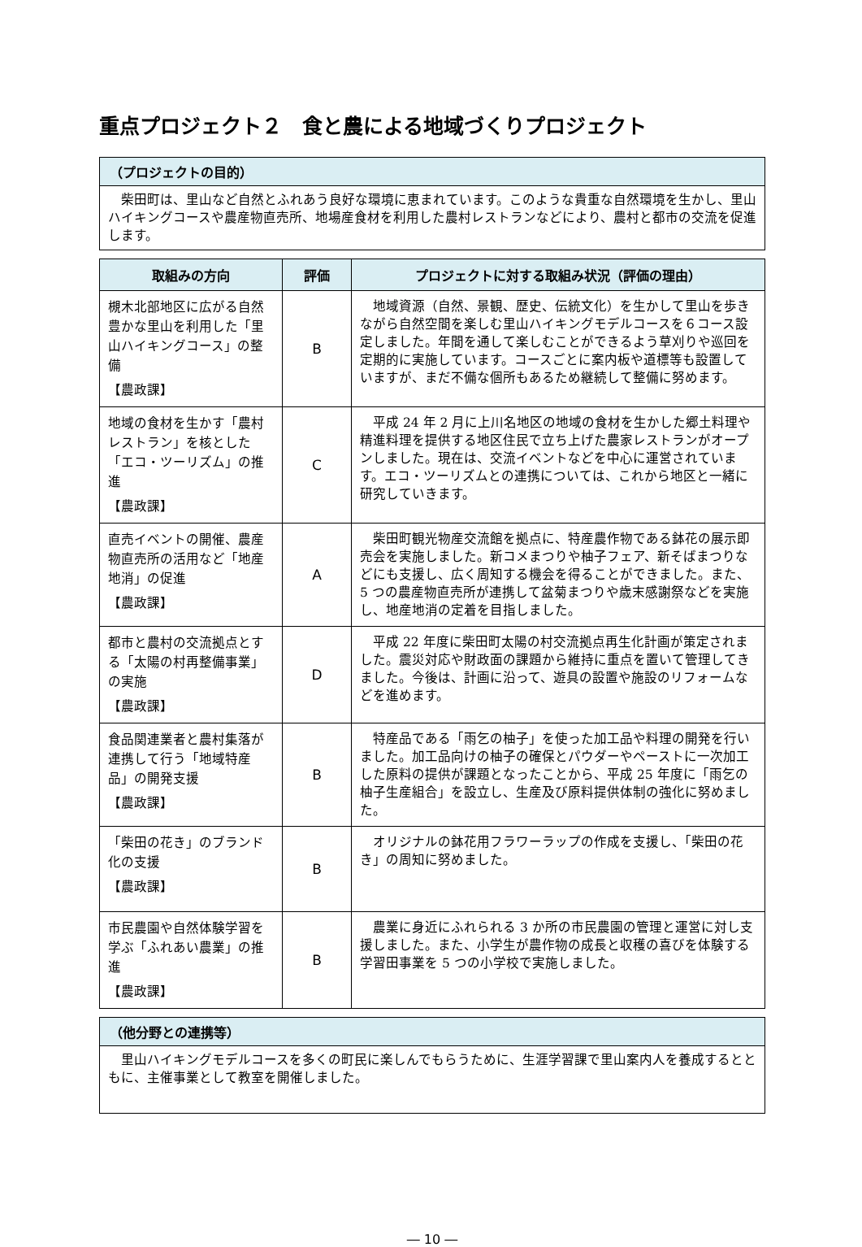重点プロジェクト２　食と農による地域づくりプロジェクト
（プロジェクトの目的）
　柴田町は、里山など自然とふれあう良好な環境に恵まれています。このような貴重な自然環境を生かし、里山ハイキングコースや農産物直売所、地場産食材を利用した農村レストランなどにより、農村と都市の交流を促進します。
| 取組みの方向 | 評価 | プロジェクトに対する取組み状況（評価の理由） |
| --- | --- | --- |
| 槻木北部地区に広がる自然豊かな里山を利用した「里山ハイキングコース」の整備 【農政課】 | B | 地域資源（自然、景観、歴史、伝統文化）を生かして里山を歩きながら自然空間を楽しむ里山ハイキングモデルコースを６コース設定しました。年間を通して楽しむことができるよう草刈りや巡回を定期的に実施しています。コースごとに案内板や道標等も設置していますが、まだ不備な個所もあるため継続して整備に努めます。 |
| 地域の食材を生かす「農村レストラン」を核とした「エコ・ツーリズム」の推進 【農政課】 | C | 平成 24 年 2 月に上川名地区の地域の食材を生かした郷土料理や精進料理を提供する地区住民で立ち上げた農家レストランがオープンしました。現在は、交流イベントなどを中心に運営されています。エコ・ツーリズムとの連携については、これから地区と一緒に研究していきます。 |
| 直売イベントの開催、農産物直売所の活用など「地産地消」の促進 【農政課】 | A | 柴田町観光物産交流館を拠点に、特産農作物である鉢花の展示即売会を実施しました。新コメまつりや柚子フェア、新そばまつりなどにも支援し、広く周知する機会を得ることができました。また、5 つの農産物直売所が連携して盆菊まつりや歳末感謝祭などを実施し、地産地消の定着を目指しました。 |
| 都市と農村の交流拠点とする「太陽の村再整備事業」の実施 【農政課】 | D | 平成 22 年度に柴田町太陽の村交流拠点再生化計画が策定されました。震災対応や財政面の課題から維持に重点を置いて管理してきました。今後は、計画に沿って、遊具の設置や施設のリフォームなどを進めます。 |
| 食品関連業者と農村集落が連携して行う「地域特産品」の開発支援 【農政課】 | B | 特産品である「雨乞の柚子」を使った加工品や料理の開発を行いました。加工品向けの柚子の確保とパウダーやペーストに一次加工した原料の提供が課題となったことから、平成 25 年度に「雨乞の柚子生産組合」を設立し、生産及び原料提供体制の強化に努めました。 |
| 「柴田の花き」のブランド化の支援 【農政課】 | B | オリジナルの鉢花用フラワーラップの作成を支援し、「柴田の花き」の周知に努めました。 |
| 市民農園や自然体験学習を学ぶ「ふれあい農業」の推進 【農政課】 | B | 農業に身近にふれられる 3 か所の市民農園の管理と運営に対し支援しました。また、小学生が農作物の成長と収穫の喜びを体験する学習田事業を 5 つの小学校で実施しました。 |
（他分野との連携等）
　里山ハイキングモデルコースを多くの町民に楽しんでもらうために、生涯学習課で里山案内人を養成するとともに、主催事業として教室を開催しました。
― 10 ―